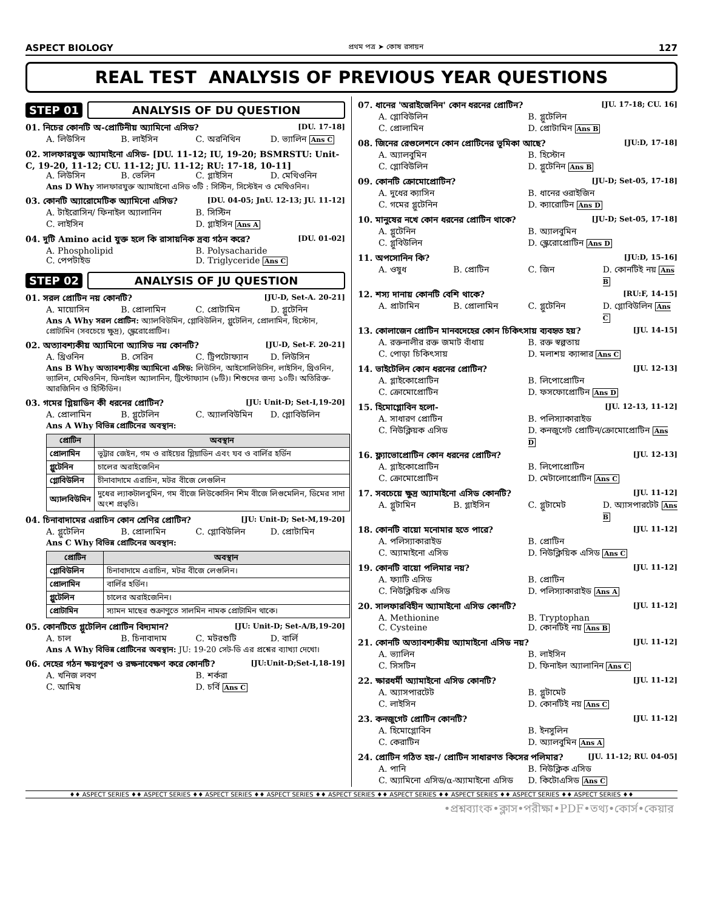ASPECT BIOLOGY প্রথম পত্র ➤ কোষ রসায়ন 127
REAL TEST ANALYSIS OF PREVIOUS YEAR QUESTIONS
STEP 01 ANALYSIS OF DU QUESTION
01. নিচের কোনটি অ-প্রোটিনীয় অ্যামিনো এসিড? [DU. 17-18]
A. লিউসিন B. লাইসিন C. অরনিথিন D. ভ্যালিন Ans C
02. সালফারযুক্ত অ্যামাইনো এসিড- [DU. 11-12; IU, 19-20; BSMRSTU: Unit-C, 19-20, 11-12; CU. 11-12; JU. 11-12; RU: 17-18, 10-11]
A. লিউসিন B. ভেলিন C. গ্লাইসিন D. মেথিওনিন
Ans D Why সালফারযুক্ত অ্যামাইনো এসিড ৩টি : সিস্টিন, সিস্টেইন ও মেথিওনিন।
03. কোনটি অ্যারোমেটিক অ্যামিনো এসিড? [DU. 04-05; JnU. 12-13; JU. 11-12]
A. টাইরোসিন/ ফিনাইল অ্যালানিন B. সিস্টিন C. লাইসিন D. গ্লাইসিন Ans A
04. দুটি Amino acid যুক্ত হলে কি রাসায়নিক দ্রব্য গঠন করে? [DU. 01-02]
A. Phospholipid B. Polysacharide C. পেপটাইড D. Triglyceride Ans C
STEP 02 ANALYSIS OF JU QUESTION
01. সরল প্রোটিন নয় কোনটি? [JU-D, Set-A. 20-21]
A. মায়োসিন B. প্রোলামিন C. প্রোটামিন D. গ্লুটেনিন
Ans A Why সরল প্রোটিন: অ্যালবিউমিন, গ্লোবিউলিন, গ্লুটেলিন, প্রোলামিন, হিস্টোন, প্রোটামিন (সবচেয়ে ক্ষুদ্র), স্ক্লেরোপ্রোটিন।
02. অত্যাবশ্যকীয় অ্যামিনো অ্যাসিড নয় কোনটি? [JU-D, Set-F. 20-21]
A. থ্রিওনিন B. সেরিন C. ট্রিপটোফ্যান D. লিউসিন
Ans B Why অত্যাবশ্যকীয় অ্যামিনো এসিড: লিউসিন, আইসোলিউসিন, লাইসিন, থ্রিওনিন, ভ্যালিন, মেথিওনিন, ফিনাইল অ্যালানিন, ট্রিপ্টোফ্যান (৮টি)। শিশুদের জন্য ১০টি। অতিরিক্ত- আরজিনিন ও হিস্টিডিন।
03. গমের গ্লিয়াডিন কী ধরনের প্রোটিন? [JU: Unit-D; Set-I,19-20]
A. প্রোলামিন B. গ্লুটেলিন C. অ্যালবিউমিন D. গ্লোবিউলিন
Ans A Why বিভিন্ন প্রোটিনের অবস্থান:
| প্রোটিন | অবস্থান |
| --- | --- |
| প্রোলামিন | ভূট্টার জেইন, গম ও রাইয়ের গ্লিয়াডিন এবং যব ও বার্লির হর্ডিন |
| গ্লুটেনিন | চালের অরাইজেনিন |
| গ্লোবিউলিন | চীনাবাদামে এরাচিন, মটর বীজে লেগুলিন |
| অ্যালবিউমিন | দুধের ল্যাকটালবুমিন, গম বীজে লিউকোসিন শিম বীজে লিগুমেলিন, ডিমের সাদা অংশ প্রভৃতি। |
04. চিনাবাদামের এরাচিন কোন শ্রেণির প্রোটিন? [JU: Unit-D; Set-M,19-20]
A. গ্লুটেলিন B. প্রোলামিন C. গ্লোবিউলিন D. প্রোটামিন
Ans C Why বিভিন্ন প্রোটিনের অবস্থান:
| প্রোটিন | অবস্থান |
| --- | --- |
| গ্লোবিউলিন | চিনাবাদামে এরাচিন, মটর বীজে লেগুলিন। |
| প্রোলামিন | বার্লির হর্ডিন। |
| গ্লুটেলিন | চালের অরাইজেনিন। |
| প্রোটামিন | স্যামন মাছের শুক্রাণুতে সালমিন নামক প্রোটামিন থাকে। |
05. কোনটিতে গ্লুটেলিন প্রোটিন বিদ্যমান? [JU: Unit-D; Set-A/B,19-20]
A. চাল B. চিনাবাদাম C. মটরশুটি D. বার্লি
Ans A Why বিভিন্ন প্রোটিনের অবস্থান: JU: 19-20 সেট-ডি এর প্রশ্নের ব্যাখ্যা দেখো।
06. দেহের গঠন ক্ষয়পূরণ ও রক্ষনাবেক্ষণ করে কোনটি? [JU:Unit-D;Set-I,18-19]
A. খনিজ লবণ B. শর্করা C. আমিষ D. চর্বি Ans C
07. ধানের 'অরাইজেনিন' কোন ধরনের প্রোটিন? [JU. 17-18; CU. 16]
A. গ্লোবিউলিন B. গ্লুটেলিন C. প্রোলামিন D. প্রোটামিন Ans B
08. জিনের রেগুলেশনে কোন প্রোটিনের ভূমিকা আছে? [JU:D, 17-18]
A. অ্যালবুমিন B. হিস্টোন C. গ্লোবিউলিন D. গ্লুটেনিন Ans B
09. কোনটি ক্রোমোপ্রোটিন? [JU-D; Set-05, 17-18]
A. দুধের ক্যাসিন B. ধানের ওরাইজিন C. গমের গ্লুটেনিন D. ক্যারোটিন Ans D
10. মানুষের নখে কোন ধরনের প্রোটিন থাকে? [JU-D; Set-05, 17-18]
A. গ্লুটেনিন B. অ্যালবুমিন C. গ্লুবিউলিন D. স্ক্লেরোপ্রোটিন Ans D
11. অপসোনিন কি? [JU:D, 15-16]
A. ওষুধ B. প্রোটিন C. জিন D. কোনটিই নয় Ans B
12. শস্য দানায় কোনটি বেশি থাকে? [RU:F, 14-15]
A. প্রাটামিন B. প্রোলামিন C. গ্লুটেনিন D. গ্লোবিউলিন Ans C
13. কোলাজেন প্রোটিন মানবদেহের কোন চিকিৎসায় ব্যবহৃত হয়? [JU. 14-15]
A. রক্তনালীর রক্ত জমাট বাঁধায় B. রক্ত স্বল্পতায় C. পোড়া চিকিৎসায় D. মলাশয় ক্যান্সার Ans C
14. ভাইটেলিন কোন ধরনের প্রোটিন? [JU. 12-13]
A. গ্লাইকোপ্রোটিন B. লিপোপ্রোটিন C. ক্রোমোপ্রোটিন D. ফসফোপ্রোটিন Ans D
15. হিমোগ্লোবিন হলো- [JU. 12-13, 11-12]
A. সাধারণ প্রোটিন B. পলিস্যাকারাইড C. নিউক্লিয়ক এসিড D. কনজুগেট প্রোটিন/ক্রোমোপ্রোটিন Ans D
16. ফ্ল্যাভোপ্রোটিন কোন ধরনের প্রোটিন? [JU. 12-13]
A. গ্লাইকোপ্রোটিন B. লিপোপ্রোটিন C. ক্রোমোপ্রোটিন D. মেটালোপ্রোটিন Ans C
17. সবচেয়ে ক্ষুদ্র অ্যামাইনো এসিড কোনটি? [JU. 11-12]
A. গ্লুটামিন B. গ্লাইসিন C. গ্লুটামেট D. অ্যাসপারটেট Ans B
18. কোনটি বায়ো মনোমার হতে পারে? [JU. 11-12]
A. পলিস্যাকারাইড B. প্রোটিন C. অ্যামাইনো এসিড D. নিউক্লিয়িক এসিড Ans C
19. কোনটি বায়ো পলিমার নয়? [JU. 11-12]
A. ফ্যাটি এসিড B. প্রোটিন C. নিউক্লিয়িক এসিড D. পলিস্যাকারাইড Ans A
20. সালফারবিহীন অ্যামাইনো এসিড কোনটি? [JU. 11-12]
A. Methionine B. Tryptophan C. Cysteine D. কোনটিই নয় Ans B
21. কোনটি অত্যাবশ্যকীয় অ্যামাইনো এসিড নয়? [JU. 11-12]
A. ভ্যালিন B. লাইসিন C. সিসটিন D. ফিনাইল অ্যালানিন Ans C
22. ক্ষারধর্মী অ্যামাইনো এসিড কোনটি? [JU. 11-12]
A. অ্যাসপারটেট B. গ্লুটামেট C. লাইসিন D. কোনটিই নয় Ans C
23. কনজুগেট প্রোটিন কোনটি? [JU. 11-12]
A. হিমোগ্লোবিন B. ইনসুলিন C. কেরাটিন D. অ্যালবুমিন Ans A
24. প্রোটিন গঠিত হয়-/ প্রোটিন সাধারণত কিসের পলিমার? [JU. 11-12; RU. 04-05]
A. পানি B. নিউক্লিক এসিড C. অ্যামিনো এসিড/α-অ্যামাইনো এসিড D. কিটোএসিড Ans C
♦♦ ASPECT SERIES ♦♦ ASPECT SERIES ♦♦ ASPECT SERIES ♦♦ ASPECT SERIES ♦♦ ASPECT SERIES ♦♦ ASPECT SERIES ♦♦ ASPECT SERIES ♦♦ ASPECT SERIES ♦♦ ASPECT SERIES ♦♦
•প্রশ্নব্যাংক•ক্লাস•পরীক্ষা•PDF•তথ্য•কোর্স•কেয়ার